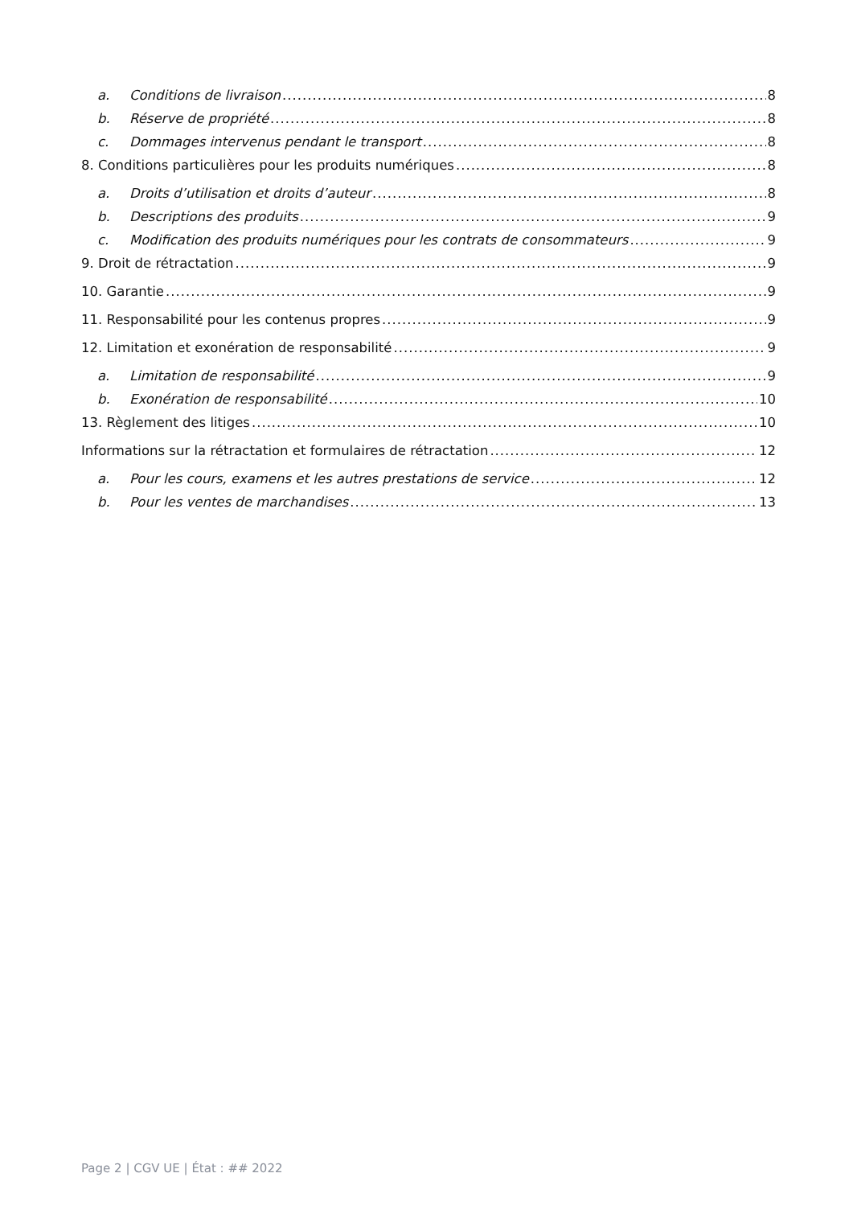a. Conditions de livraison 8
b. Réserve de propriété 8
c. Dommages intervenus pendant le transport 8
8. Conditions particulières pour les produits numériques 8
a. Droits d’utilisation et droits d’auteur 8
b. Descriptions des produits 9
c. Modification des produits numériques pour les contrats de consommateurs 9
9. Droit de rétractation 9
10. Garantie 9
11. Responsabilité pour les contenus propres 9
12. Limitation et exonération de responsabilité 9
a. Limitation de responsabilité 9
b. Exonération de responsabilité 10
13. Règlement des litiges 10
Informations sur la rétractation et formulaires de rétractation 12
a. Pour les cours, examens et les autres prestations de service 12
b. Pour les ventes de marchandises 13
Page 2 | CGV UE | État : ## 2022